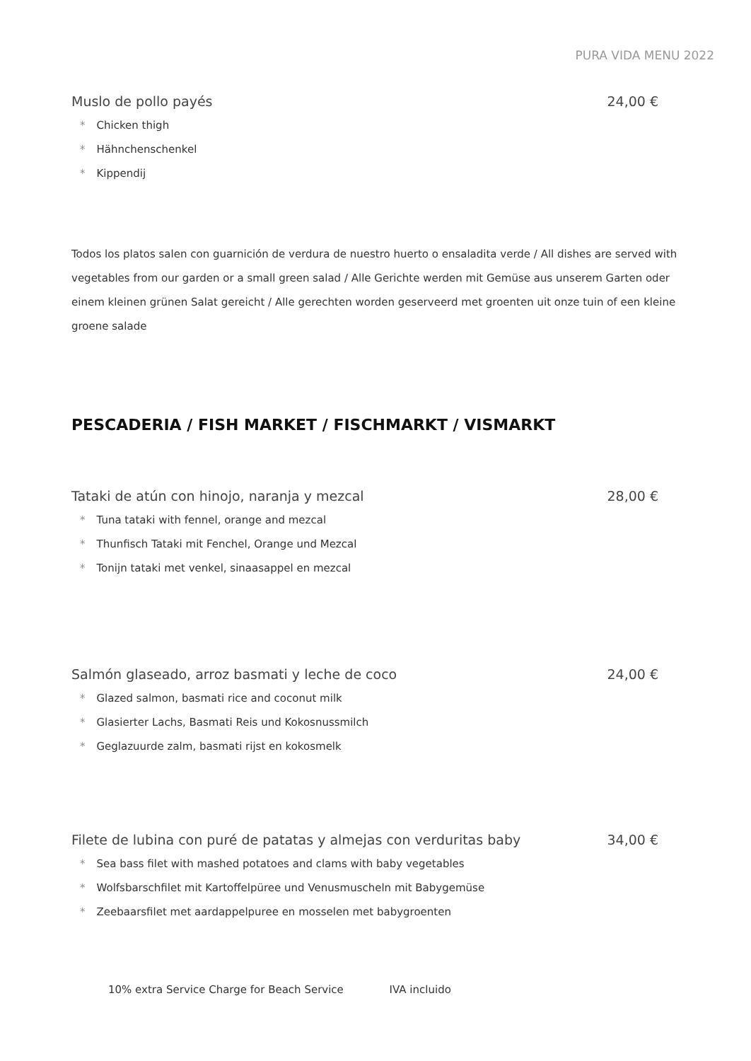PURA VIDA MENU 2022
Muslo de pollo payés 24,00 €
* Chicken thigh
* Hähnchenschenkel
* Kippendij
Todos los platos salen con guarnición de verdura de nuestro huerto o ensaladita verde / All dishes are served with vegetables from our garden or a small green salad / Alle Gerichte werden mit Gemüse aus unserem Garten oder einem kleinen grünen Salat gereicht / Alle gerechten worden geserveerd met groenten uit onze tuin of een kleine groene salade
PESCADERIA / FISH MARKET / FISCHMARKT / VISMARKT
Tataki de atún con hinojo, naranja y mezcal 28,00 €
* Tuna tataki with fennel, orange and mezcal
* Thunfisch Tataki mit Fenchel, Orange und Mezcal
* Tonijn tataki met venkel, sinaasappel en mezcal
Salmón glaseado, arroz basmati y leche de coco 24,00 €
* Glazed salmon, basmati rice and coconut milk
* Glasierter Lachs, Basmati Reis und Kokosnussmilch
* Geglazuurde zalm, basmati rijst en kokosmelk
Filete de lubina con puré de patatas y almejas con verduritas baby 34,00 €
* Sea bass filet with mashed potatoes and clams with baby vegetables
* Wolfsbarschfilet mit Kartoffelpüree und Venusmuscheln mit Babygemüse
* Zeebaarsfilet met aardappelpuree en mosselen met babygroenten
10% extra Service Charge for Beach Service IVA incluido